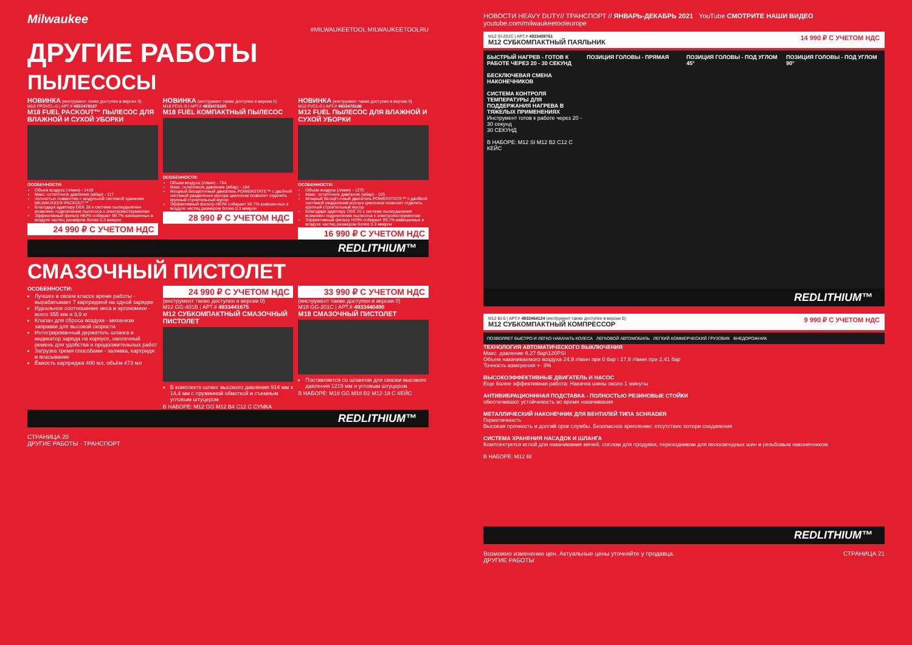Milwaukee
#MILWAUKEETOOL MILWAUKEETOOLRU
ДРУГИЕ РАБОТЫ
ПЫЛЕСОСЫ
НОВИНКА (инструмент также доступен в версии 0)
M18 FPOVCL-0 | АРТ.# 4933478187
M18 FUEL PACKOUT™ ПЫЛЕСОС ДЛЯ ВЛАЖНОЙ И СУХОЙ УБОРКИ
ОСОБЕННОСТИ:
Объем воздуха (л/мин) - 1416
Макс. остаточное давление (мбар) - 117
полностью совместим с модульной системой хранения MILWAUKEE® PACKOUT™
Благодаря адаптеру DEK 26 к системе пылеудаления возможно подключение пылесоса к электроинструментам
Эффективный фильтр HEPA собирает 99.7% взвешенных в воздухе частиц размером более 0.3 микрон
24 990 ₽ С УЧЕТОМ НДС
НОВИНКА (инструмент также доступен в версии 0)
M18 FCVL-0 | АРТ.# 4933478185
M18 FUEL КОМПАКТНЫЙ ПЫЛЕСОС
ОСОБЕННОСТИ:
Объем воздуха (л/мин) - 764
Макс. остаточное давление (мбар) - 184
Мощный бесщёточный двигатель POWERSTATE™ с двойной системой разделения мусора циклоном позволит отделить крупный строительный мусор
Эффективный фильтр HEPA собирает 99.7% взвешенных в воздухе частиц размером более 0.3 микрон
28 990 ₽ С УЧЕТОМ НДС
НОВИНКА (инструмент также доступен в версии 0)
M12 FVCL-0 | АРТ.# 4933478186
M12 FUEL ПЫЛЕСОС ДЛЯ ВЛАЖНОЙ И СУХОЙ УБОРКИ
ОСОБЕННОСТИ:
Объем воздуха (л/мин) - 1275
Макс. остаточное давление (мбар) - 105
Мощный бесщёточный двигатель POWERSTATE™ с двойной системой разделения мусора циклоном позволит отделить крупный строительный мусор
Благодаря адаптеру DEK 26 к системе пылеудаления возможно подключение пылесоса к электроинструментам
Эффективный фильтр HEPA собирает 99.7% взвешенных в воздухе частиц размером более 0.3 микрон
16 990 ₽ С УЧЕТОМ НДС
REDLITHIUM™
СМАЗОЧНЫЙ ПИСТОЛЕТ
ОСОБЕННОСТИ:
Лучшее в своем классе время работы - вырабатывает 7 картриджей на одной зарядке
Идеальное соотношение веса и эргономики - всего 355 мм и 3,9 кг
Клапан для сброса воздуха - механизм заправки для высокой скорости
Интегрированный держатель шланга и индикатор заряда на корпусе, наплечный ремень для удобства и продолжительных работ
Загрузка тремя способами - заливка, картридж и всасывание
Ёмкость картриджа 400 мл, объём 473 мл
24 990 ₽ С УЧЕТОМ НДС
(инструмент также доступен в версии 0)
M12 GG-401B | АРТ.# 4933441675
M12 СУБКОМПАКТНЫЙ СМАЗОЧНЫЙ ПИСТОЛЕТ
В комплекте шланг высокого давления 914 мм х 14,4 мм с пружинной обмоткой и съемным угловым штуцером
В НАБОРЕ: M12 GG M12 B4 C12 C СУМКА
33 990 ₽ С УЧЕТОМ НДС
(инструмент также доступен в версии 0)
M18 GG-201C | АРТ.# 4933440490
M18 СМАЗОЧНЫЙ ПИСТОЛЕТ
Поставляется со шлангом для смазки высокого давления 1219 мм и угловым штуцером
В НАБОРЕ: M18 GG M18 B2 M12-18 C КЕЙС
REDLITHIUM™
СТРАНИЦА 20
ДРУГИЕ РАБОТЫ · ТРАНСПОРТ
НОВОСТИ HEAVY DUTY// ТРАНСПОРТ // ЯНВАРЬ-ДЕКАБРЬ 2021 YouTube СМОТРИТЕ НАШИ ВИДЕО youtube.com/milwaukeetooleurope
M12 SI-201C | АРТ.# 4933459761 14 990 ₽ С УЧЕТОМ НДС
M12 СУБКОМПАКТНЫЙ ПАЯЛЬНИК
БЫСТРЫЙ НАГРЕВ - ГОТОВ К РАБОТЕ ЧЕРЕЗ 20 - 30 СЕКУНД
БЕСКЛЮЧЕВАЯ СМЕНА НАКОНЕЧНИКОВ
СИСТЕМА КОНТРОЛЯ ТЕМПЕРАТУРЫ ДЛЯ ПОДДЕРЖАНИЯ НАГРЕВА В ТЯЖЕЛЫХ ПРИМЕНЕНИЯХ
Инструмент готов к работе через 20 - 30 секунд
30 СЕКУНД
В НАБОРЕ: M12 SI M12 B2 C12 C КЕЙС
ПОЗИЦИЯ ГОЛОВЫ - ПРЯМАЯ ПОЗИЦИЯ ГОЛОВЫ - ПОД УГЛОМ 45° ПОЗИЦИЯ ГОЛОВЫ - ПОД УГЛОМ 90°
REDLITHIUM™
M12 BI-0 | АРТ.# 4933464124 (инструмент также доступен в версии 0) 9 990 ₽ С УЧЕТОМ НДС
M12 СУБКОМПАКТНЫЙ КОМПРЕССОР
ПОЗВОЛЯЕТ БЫСТРО И ЛЕГКО НАКАЧАТЬ КОЛЕСА ЛЕГКОВОЙ АВТОМОБИЛЬ ЛЕГКИЙ КОММЕРЧЕСКИЙ ГРУЗОВИК ВНЕДОРОЖНИК
ТЕХНОЛОГИЯ АВТОМАТИЧЕСКОГО ВЫКЛЮЧЕНИЯ
Макс. давление 8.27 бар\120PSI
Объем накачиваемого воздуха 24,9 л\мин при 0 бар \ 17,8 л\мин при 2,41 бар
Точность измерения +- 3%
ВЫСОКОЭФФЕКТИВНЫЕ ДВИГАТЕЛЬ И НАСОС
Еще более эффективная работа: Накачка шины около 1 минуты
АНТИВИБРАЦИОНННАЯ ПОДСТАВКА - ПОЛНОСТЬЮ РЕЗИНОВЫЕ СТОЙКИ
обеспечивают устойчивость во время накачивания
МЕТАЛЛИЧЕСКИЙ НАКОНЕЧНИК ДЛЯ ВЕНТИЛЕЙ ТИПА SCHRADER
Герметичность
Высокая прочность и долгий срок службы. Безопасное крепление; отсутствие потери соединения
СИСТЕМА ХРАНЕНИЯ НАСАДОК И ШЛАНГА
Комплектуется иглой для накачивания мячей, соплом для продувки, переходником для велосипедных шин и резьбовым наконечником
В НАБОРЕ: M12 BI
REDLITHIUM™
Возможно изменение цен. Актуальные цены уточняйте у продавца. СТРАНИЦА 21
ДРУГИЕ РАБОТЫ